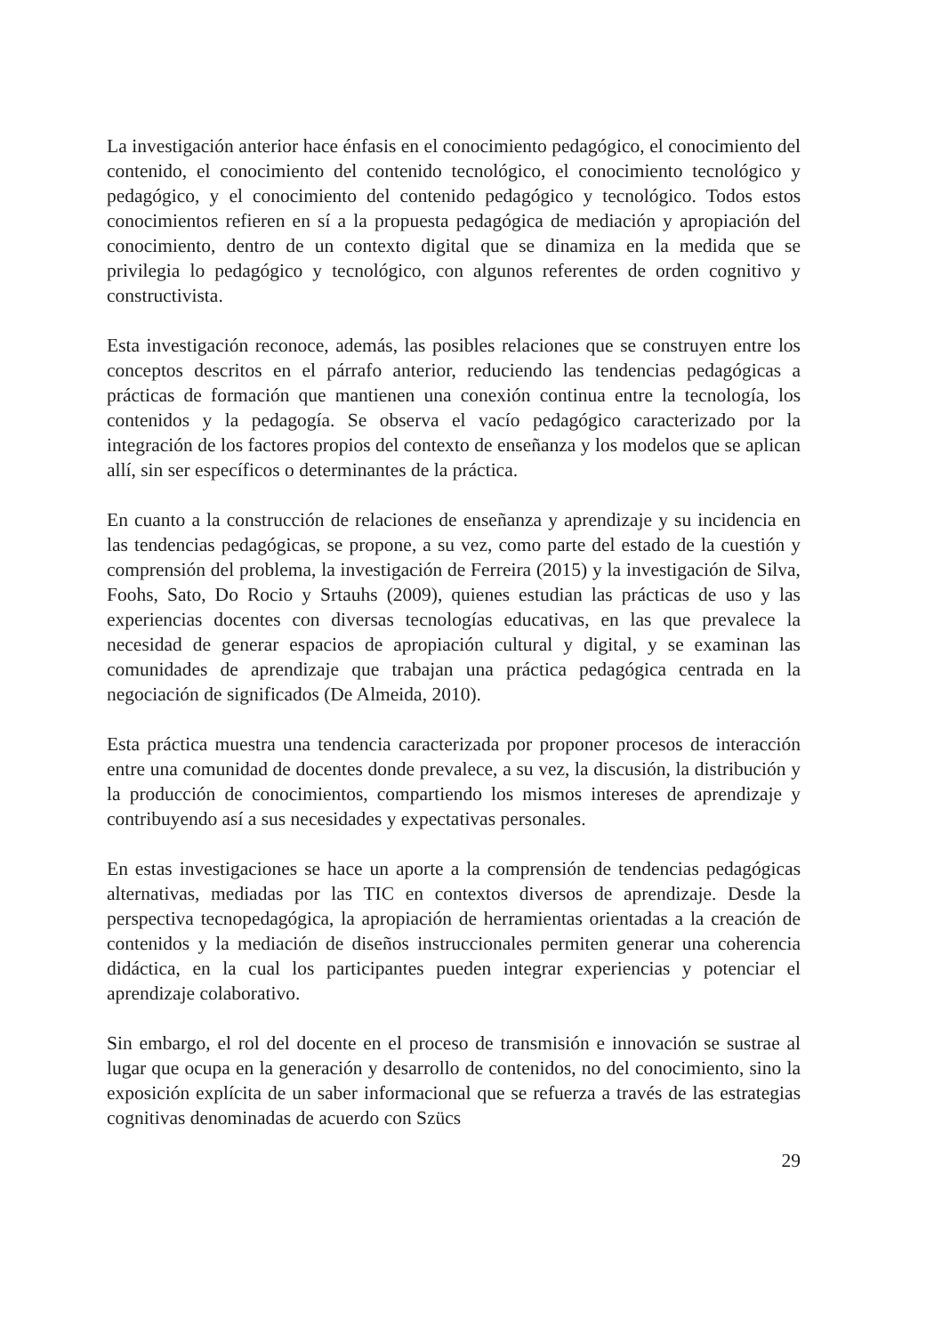La investigación anterior hace énfasis en el conocimiento pedagógico, el conocimiento del contenido, el conocimiento del contenido tecnológico, el conocimiento tecnológico y pedagógico, y el conocimiento del contenido pedagógico y tecnológico. Todos estos conocimientos refieren en sí a la propuesta pedagógica de mediación y apropiación del conocimiento, dentro de un contexto digital que se dinamiza en la medida que se privilegia lo pedagógico y tecnológico, con algunos referentes de orden cognitivo y constructivista.
Esta investigación reconoce, además, las posibles relaciones que se construyen entre los conceptos descritos en el párrafo anterior, reduciendo las tendencias pedagógicas a prácticas de formación que mantienen una conexión continua entre la tecnología, los contenidos y la pedagogía. Se observa el vacío pedagógico caracterizado por la integración de los factores propios del contexto de enseñanza y los modelos que se aplican allí, sin ser específicos o determinantes de la práctica.
En cuanto a la construcción de relaciones de enseñanza y aprendizaje y su incidencia en las tendencias pedagógicas, se propone, a su vez, como parte del estado de la cuestión y comprensión del problema, la investigación de Ferreira (2015) y la investigación de Silva, Foohs, Sato, Do Rocio y Srtauhs (2009), quienes estudian las prácticas de uso y las experiencias docentes con diversas tecnologías educativas, en las que prevalece la necesidad de generar espacios de apropiación cultural y digital, y se examinan las comunidades de aprendizaje que trabajan una práctica pedagógica centrada en la negociación de significados (De Almeida, 2010).
Esta práctica muestra una tendencia caracterizada por proponer procesos de interacción entre una comunidad de docentes donde prevalece, a su vez, la discusión, la distribución y la producción de conocimientos, compartiendo los mismos intereses de aprendizaje y contribuyendo así a sus necesidades y expectativas personales.
En estas investigaciones se hace un aporte a la comprensión de tendencias pedagógicas alternativas, mediadas por las TIC en contextos diversos de aprendizaje. Desde la perspectiva tecnopedagógica, la apropiación de herramientas orientadas a la creación de contenidos y la mediación de diseños instruccionales permiten generar una coherencia didáctica, en la cual los participantes pueden integrar experiencias y potenciar el aprendizaje colaborativo.
Sin embargo, el rol del docente en el proceso de transmisión e innovación se sustrae al lugar que ocupa en la generación y desarrollo de contenidos, no del conocimiento, sino la exposición explícita de un saber informacional que se refuerza a través de las estrategias cognitivas denominadas de acuerdo con Szücs
29